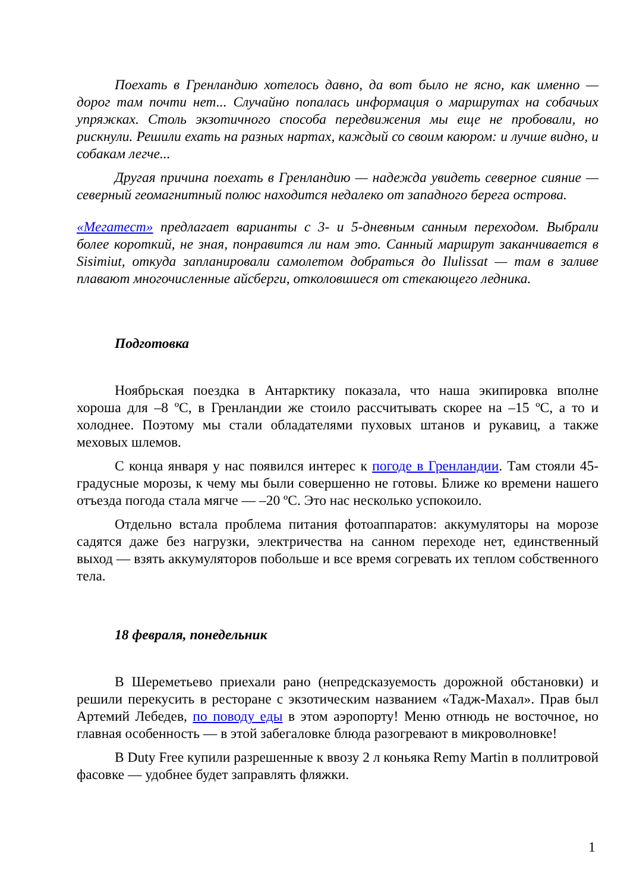Поехать в Гренландию хотелось давно, да вот было не ясно, как именно — дорог там почти нет... Случайно попалась информация о маршрутах на собачьих упряжках. Столь экзотичного способа передвижения мы еще не пробовали, но рискнули. Решили ехать на разных нартах, каждый со своим каюром: и лучше видно, и собакам легче...
Другая причина поехать в Гренландию — надежда увидеть северное сияние — северный геомагнитный полюс находится недалеко от западного берега острова.
«Мегатест» предлагает варианты с 3- и 5-дневным санным переходом. Выбрали более короткий, не зная, понравится ли нам это. Санный маршрут заканчивается в Sisimiut, откуда запланировали самолетом добраться до Ilulissat — там в заливе плавают многочисленные айсберги, отколовшиеся от стекающего ледника.
Подготовка
Ноябрьская поездка в Антарктику показала, что наша экипировка вполне хороша для –8 ºС, в Гренландии же стоило рассчитывать скорее на –15 ºС, а то и холоднее. Поэтому мы стали обладателями пуховых штанов и рукавиц, а также меховых шлемов.
С конца января у нас появился интерес к погоде в Гренландии. Там стояли 45-градусные морозы, к чему мы были совершенно не готовы. Ближе ко времени нашего отъезда погода стала мягче — –20 ºС. Это нас несколько успокоило.
Отдельно встала проблема питания фотоаппаратов: аккумуляторы на морозе садятся даже без нагрузки, электричества на санном переходе нет, единственный выход — взять аккумуляторов побольше и все время согревать их теплом собственного тела.
18 февраля, понедельник
В Шереметьево приехали рано (непредсказуемость дорожной обстановки) и решили перекусить в ресторане с экзотическим названием «Тадж-Махал». Прав был Артемий Лебедев, по поводу еды в этом аэропорту! Меню отнюдь не восточное, но главная особенность — в этой забегаловке блюда разогревают в микроволновке!
В Duty Free купили разрешенные к ввозу 2 л коньяка Remy Martin в поллитровой фасовке — удобнее будет заправлять фляжки.
1